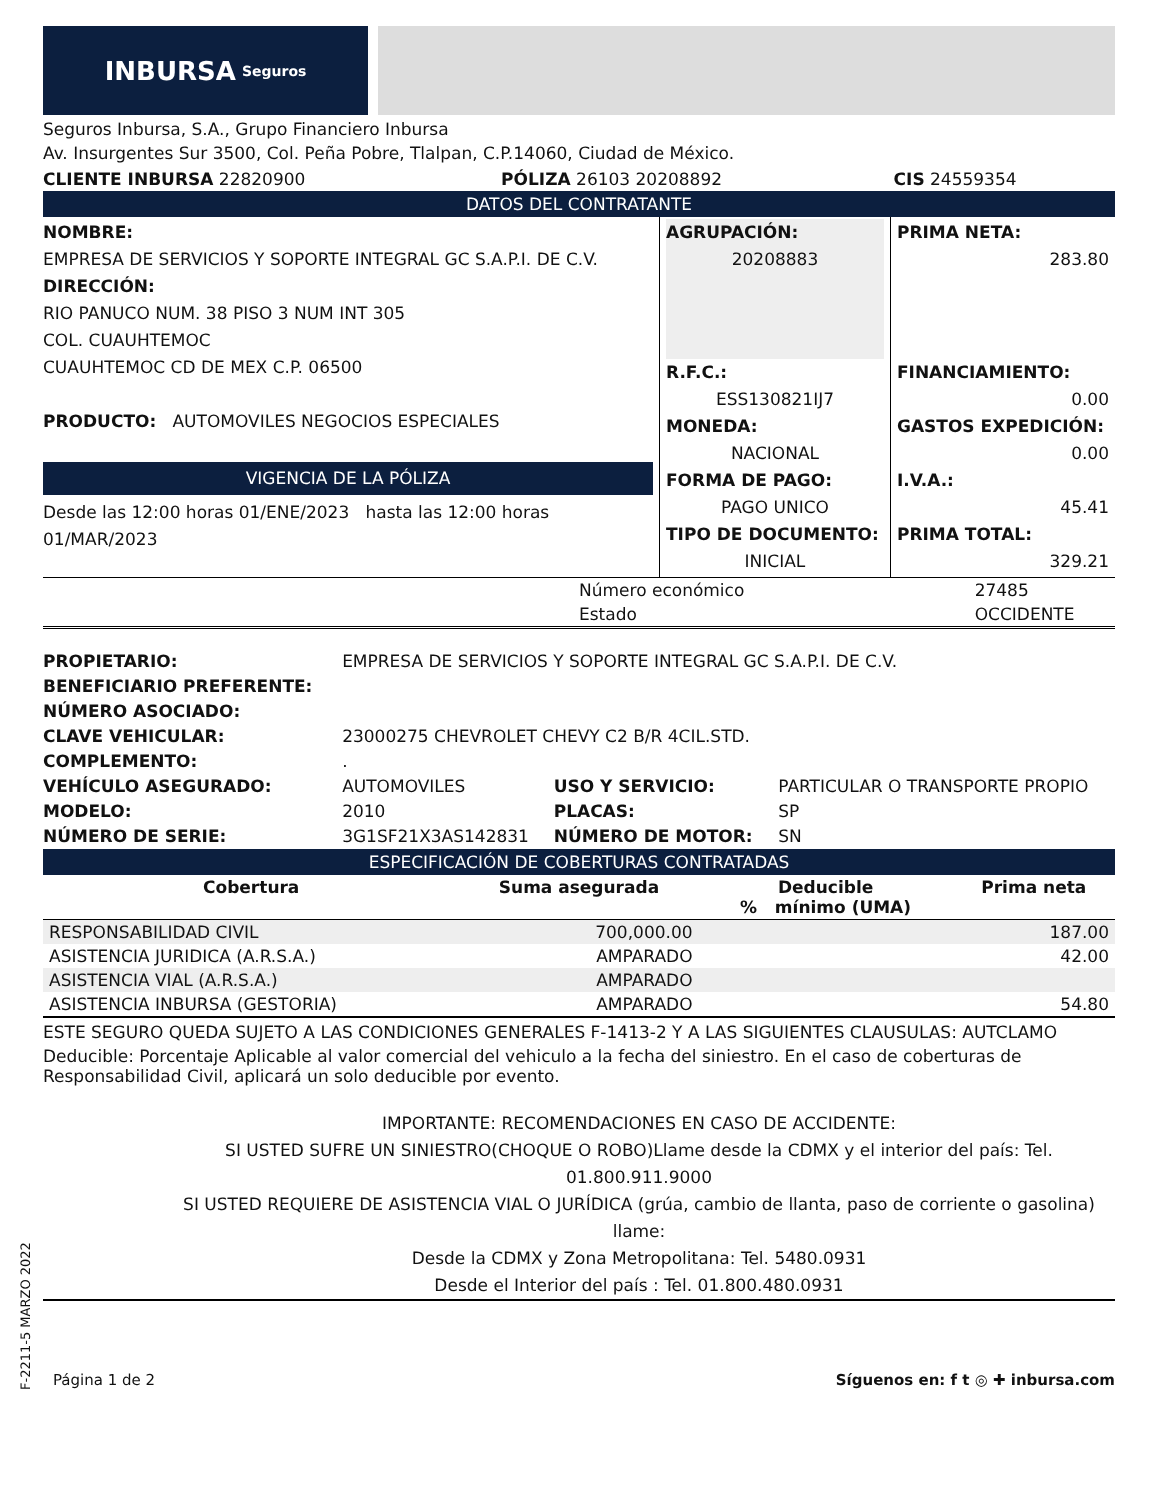INBURSA Seguros
Seguros Inbursa, S.A., Grupo Financiero Inbursa
Av. Insurgentes Sur 3500, Col. Peña Pobre, Tlalpan, C.P.14060, Ciudad de México.
| CLIENTE INBURSA 22820900 | PÓLIZA 26103 20208892 | CIS 24559354 |
DATOS DEL CONTRATANTE
| NOMBRE: EMPRESA DE SERVICIOS Y SOPORTE INTEGRAL GC S.A.P.I. DE C.V. DIRECCIÓN: RIO PANUCO NUM. 38 PISO 3 NUM INT 305 COL. CUAUHTEMOC CUAUHTEMOC CD DE MEX C.P. 06500 PRODUCTO: AUTOMOVILES NEGOCIOS ESPECIALES VIGENCIA DE LA PÓLIZA Desde las 12:00 horas 01/ENE/2023 hasta las 12:00 horas 01/MAR/2023 | AGRUPACIÓN: 20208883 R.F.C.: ESS130821IJ7 MONEDA: NACIONAL FORMA DE PAGO: PAGO UNICO TIPO DE DOCUMENTO: INICIAL | PRIMA NETA: 283.80 FINANCIAMIENTO: 0.00 GASTOS EXPEDICIÓN: 0.00 I.V.A.: 45.41 PRIMA TOTAL: 329.21 |
| Número económico | 27485 |
| Estado | OCCIDENTE |
| PROPIETARIO: | EMPRESA DE SERVICIOS Y SOPORTE INTEGRAL GC S.A.P.I. DE C.V. | | |
| BENEFICIARIO PREFERENTE: | | | |
| NÚMERO ASOCIADO: | | | |
| CLAVE VEHICULAR: | 23000275 CHEVROLET CHEVY C2 B/R 4CIL.STD. | | |
| COMPLEMENTO: | . | | |
| VEHÍCULO ASEGURADO: | AUTOMOVILES | USO Y SERVICIO: | PARTICULAR O TRANSPORTE PROPIO |
| MODELO: | 2010 | PLACAS: | SP |
| NÚMERO DE SERIE: | 3G1SF21X3AS142831 | NÚMERO DE MOTOR: | SN |
ESPECIFICACIÓN DE COBERTURAS CONTRATADAS
| Cobertura | Suma asegurada | Deducible % mínimo (UMA) | | Prima neta |
| --- | --- | --- | --- | --- |
| RESPONSABILIDAD CIVIL | 700,000.00 | | | 187.00 |
| ASISTENCIA JURIDICA (A.R.S.A.) | AMPARADO | | | 42.00 |
| ASISTENCIA VIAL (A.R.S.A.) | AMPARADO | | | |
| ASISTENCIA INBURSA (GESTORIA) | AMPARADO | | | 54.80 |
ESTE SEGURO QUEDA SUJETO A LAS CONDICIONES GENERALES F-1413-2 Y A LAS SIGUIENTES CLAUSULAS: AUTCLAMO
Deducible: Porcentaje Aplicable al valor comercial del vehiculo a la fecha del siniestro. En el caso de coberturas de Responsabilidad Civil, aplicará un solo deducible por evento.
IMPORTANTE: RECOMENDACIONES EN CASO DE ACCIDENTE:
SI USTED SUFRE UN SINIESTRO(CHOQUE O ROBO)Llame desde la CDMX y el interior del país: Tel. 01.800.911.9000
SI USTED REQUIERE DE ASISTENCIA VIAL O JURÍDICA (grúa, cambio de llanta, paso de corriente o gasolina) llame:
Desde la CDMX y Zona Metropolitana: Tel. 5480.0931
Desde el Interior del país : Tel. 01.800.480.0931
Página 1 de 2 Síguenos en: f t ◎ ✚ inbursa.com
F-2211-5 MARZO 2022